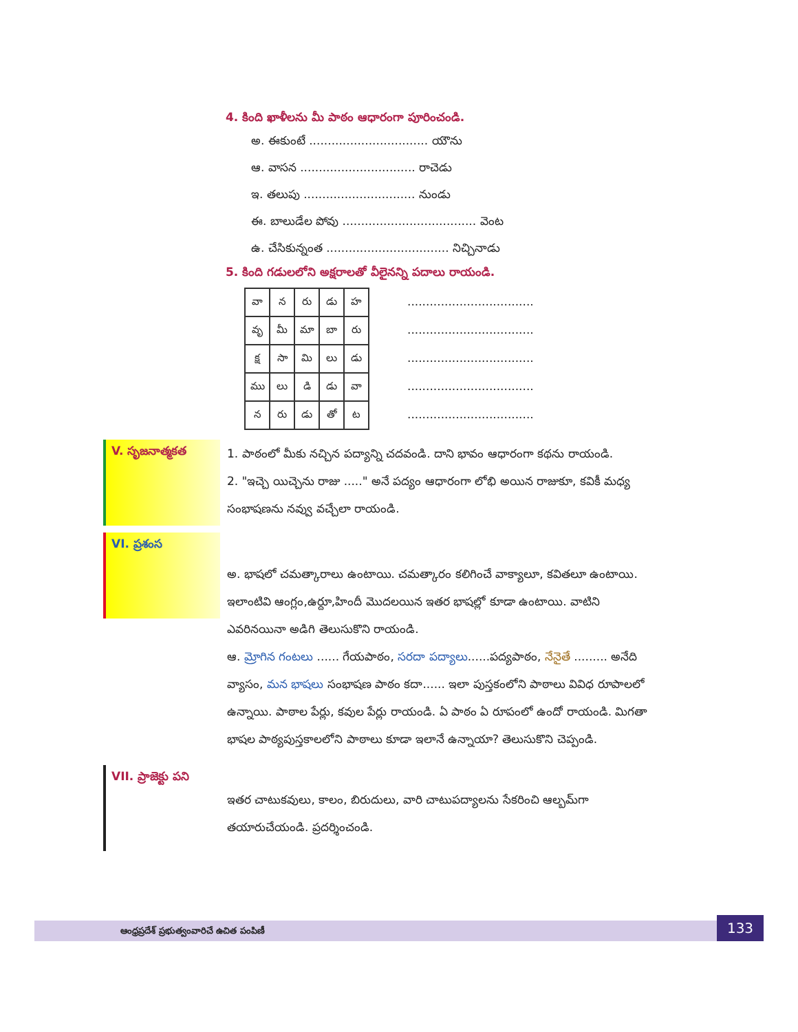4. కింది ఖాళీలను మీ పాఠం ఆధారంగా పూరించండి.
అ. ఈకుంటే ................................ యౌను
ఆ. వాసన ............................... రాచెడు
ఇ. తలుపు .............................. నుండు
ఈ. బాలుడేల పోవు .................................... వెంట
ఉ. చేసికున్నంత ................................. నిచ్చినాడు
5. కింది గడులలోని అక్షరాలతో వీలైనన్ని పదాలు రాయండి.
| వా | న | రు | డు | హ |
| వృ | మీ | మా | బా | రు |
| క్ష | సా | మి | లు | డు |
| ము | లు | డి | డు | వా |
| న | రు | డు | తో | ట |
..................................
..................................
..................................
..................................
..................................
V. సృజనాత్మకత
1. పాఠంలో మీకు నచ్చిన పద్యాన్ని చదవండి. దాని భావం ఆధారంగా కథను రాయండి.
2. "ఇచ్చె యిచ్చెను రాజు ....." అనే పద్యం ఆధారంగా లోభి అయిన రాజుకూ, కవికీ మధ్య సంభాషణను నవ్వు వచ్చేలా రాయండి.
VI. ప్రశంస
అ. భాషలో చమత్కారాలు ఉంటాయి. చమత్కారం కలిగించే వాక్యాలూ, కవితలూ ఉంటాయి. ఇలాంటివి ఆంగ్లం,ఉర్దూ,హిందీ మొదలయిన ఇతర భాషల్లో కూడా ఉంటాయి. వాటిని ఎవరినయినా అడిగి తెలుసుకొని రాయండి.
ఆ. మ్రోగిన గంటలు ...... గేయపాఠం, సరదా పద్యాలు......పద్యపాఠం, నేనైతే ......... అనేది వ్యాసం, మన భాషలు సంభాషణ పాఠం కదా...... ఇలా పుస్తకంలోని పాఠాలు వివిధ రూపాలలో ఉన్నాయి. పాఠాల పేర్లు, కవుల పేర్లు రాయండి. ఏ పాఠం ఏ రూపంలో ఉందో రాయండి. మిగతా భాషల పాఠ్యపుస్తకాలలోని పాఠాలు కూడా ఇలానే ఉన్నాయా? తెలుసుకొని చెప్పండి.
VII. ప్రాజెక్టు పని
ఇతర చాటుకవులు, కాలం, బిరుదులు, వారి చాటుపద్యాలను సేకరించి ఆల్బమ్‌గా తయారుచేయండి. ప్రదర్శించండి.
ఆంధ్రప్రదేశ్ ప్రభుత్వంవారిచే ఉచిత పంపిణీ 133